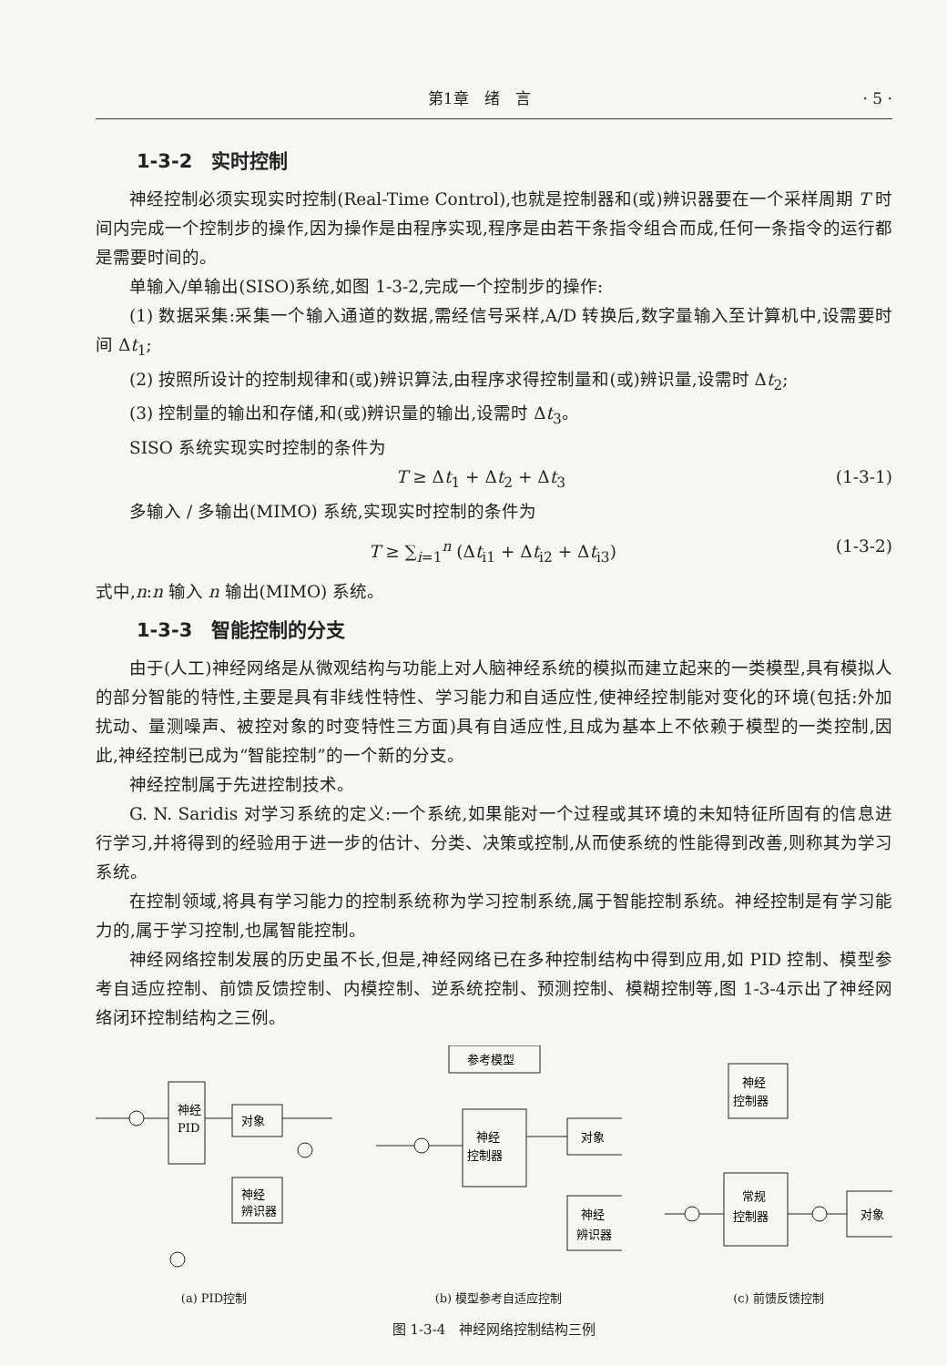第1章　绪　言 · 5 ·
1-3-2　实时控制
神经控制必须实现实时控制(Real-Time Control),也就是控制器和(或)辨识器要在一个采样周期 T 时间内完成一个控制步的操作,因为操作是由程序实现,程序是由若干条指令组合而成,任何一条指令的运行都是需要时间的。
单输入/单输出(SISO)系统,如图 1-3-2,完成一个控制步的操作:
(1) 数据采集:采集一个输入通道的数据,需经信号采样,A/D 转换后,数字量输入至计算机中,设需要时间 Δt<sub>1</sub>;
(2) 按照所设计的控制规律和(或)辨识算法,由程序求得控制量和(或)辨识量,设需时 Δt<sub>2</sub>;
(3) 控制量的输出和存储,和(或)辨识量的输出,设需时 Δt<sub>3</sub>。
SISO 系统实现实时控制的条件为
T ≥ Δt<sub>1</sub> + Δt<sub>2</sub> + Δt<sub>3</sub> (1-3-1)
多输入 / 多输出(MIMO) 系统,实现实时控制的条件为
T ≥ ∑<sub>i=1</sub><sup>n</sup> (Δt<sub>i1</sub> + Δt<sub>i2</sub> + Δt<sub>i3</sub>) (1-3-2)
式中,n:n 输入 n 输出(MIMO) 系统。
1-3-3　智能控制的分支
由于(人工)神经网络是从微观结构与功能上对人脑神经系统的模拟而建立起来的一类模型,具有模拟人的部分智能的特性,主要是具有非线性特性、学习能力和自适应性,使神经控制能对变化的环境(包括:外加扰动、量测噪声、被控对象的时变特性三方面)具有自适应性,且成为基本上不依赖于模型的一类控制,因此,神经控制已成为“智能控制”的一个新的分支。
神经控制属于先进控制技术。
G. N. Saridis 对学习系统的定义:一个系统,如果能对一个过程或其环境的未知特征所固有的信息进行学习,并将得到的经验用于进一步的估计、分类、决策或控制,从而使系统的性能得到改善,则称其为学习系统。
在控制领域,将具有学习能力的控制系统称为学习控制系统,属于智能控制系统。神经控制是有学习能力的,属于学习控制,也属智能控制。
神经网络控制发展的历史虽不长,但是,神经网络已在多种控制结构中得到应用,如 PID 控制、模型参考自适应控制、前馈反馈控制、内模控制、逆系统控制、预测控制、模糊控制等,图 1-3-4示出了神经网络闭环控制结构之三例。
神经
PID
对象
神经
辨识器
(a) PID控制
参考模型
神经
控制器
对象
神经
辨识器
(b) 模型参考自适应控制
神经
控制器
常规
控制器
对象
(c) 前馈反馈控制
图 1-3-4　神经网络控制结构三例